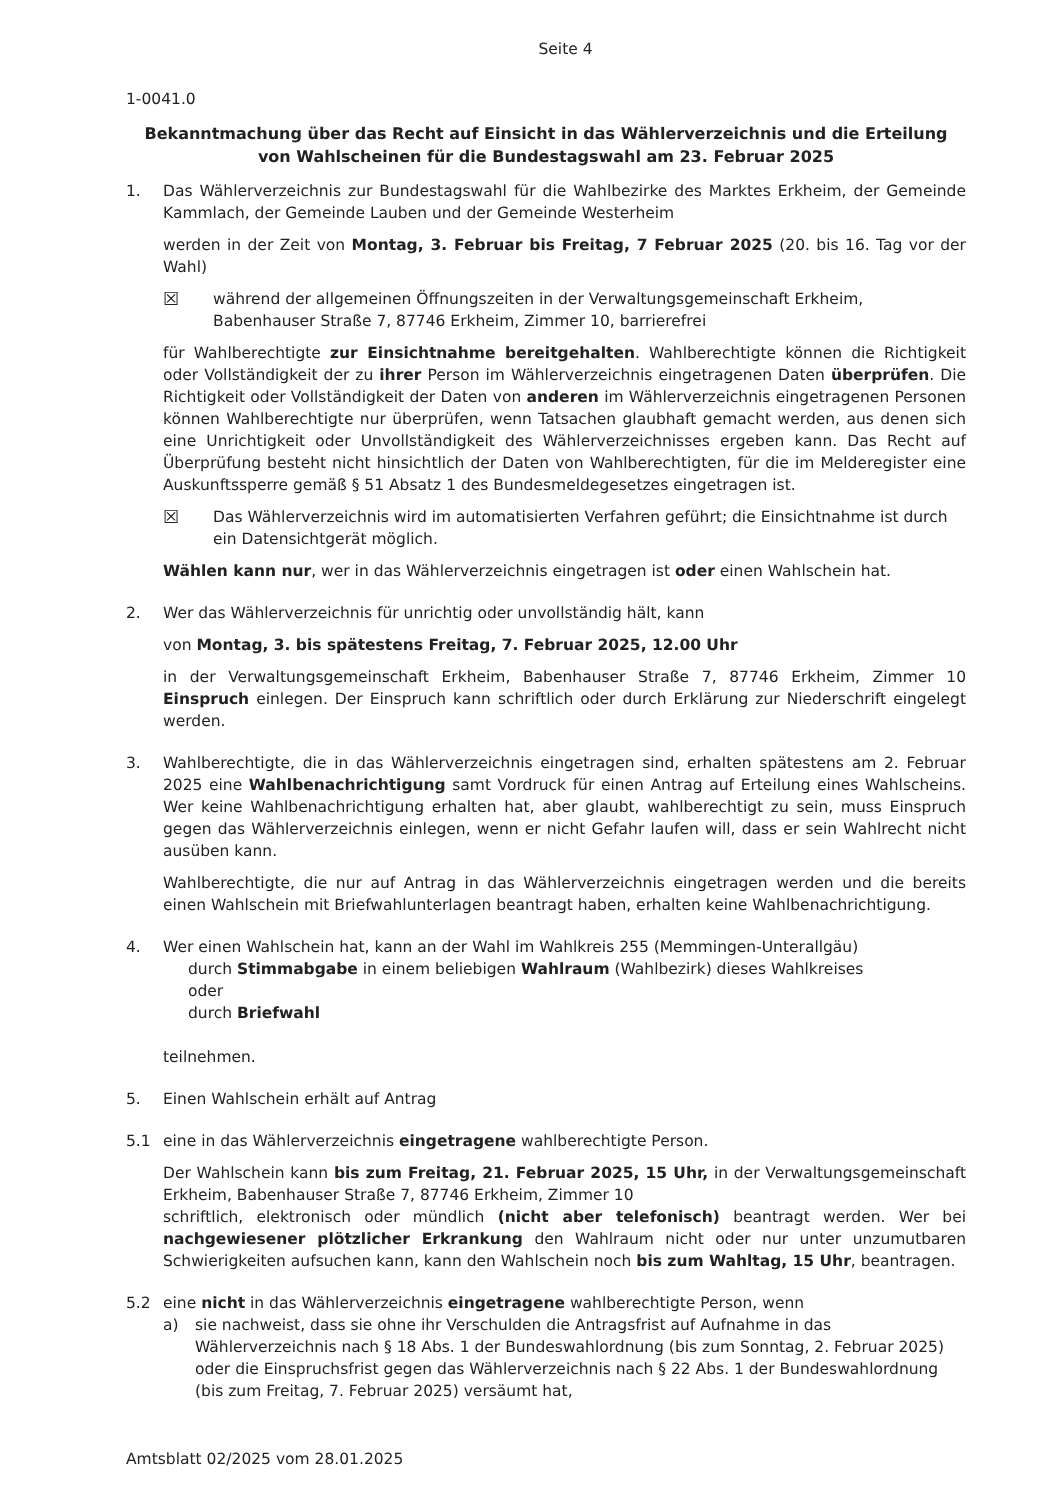Seite 4
1-0041.0
Bekanntmachung über das Recht auf Einsicht in das Wählerverzeichnis und die Erteilung von Wahlscheinen für die Bundestagswahl am 23. Februar 2025
1. Das Wählerverzeichnis zur Bundestagswahl für die Wahlbezirke des Marktes Erkheim, der Gemeinde Kammlach, der Gemeinde Lauben und der Gemeinde Westerheim
werden in der Zeit von Montag, 3. Februar bis Freitag, 7 Februar 2025 (20. bis 16. Tag vor der Wahl)
☒ während der allgemeinen Öffnungszeiten in der Verwaltungsgemeinschaft Erkheim, Babenhauser Straße 7, 87746 Erkheim, Zimmer 10, barrierefrei
für Wahlberechtigte zur Einsichtnahme bereitgehalten. Wahlberechtigte können die Richtigkeit oder Vollständigkeit der zu ihrer Person im Wählerverzeichnis eingetragenen Daten überprüfen. Die Richtigkeit oder Vollständigkeit der Daten von anderen im Wählerverzeichnis eingetragenen Personen können Wahlberechtigte nur überprüfen, wenn Tatsachen glaubhaft gemacht werden, aus denen sich eine Unrichtigkeit oder Unvollständigkeit des Wählerverzeichnisses ergeben kann. Das Recht auf Überprüfung besteht nicht hinsichtlich der Daten von Wahlberechtigten, für die im Melderegister eine Auskunftssperre gemäß § 51 Absatz 1 des Bundesmeldegesetzes eingetragen ist.
☒ Das Wählerverzeichnis wird im automatisierten Verfahren geführt; die Einsichtnahme ist durch ein Datensichtgerät möglich.
Wählen kann nur, wer in das Wählerverzeichnis eingetragen ist oder einen Wahlschein hat.
2. Wer das Wählerverzeichnis für unrichtig oder unvollständig hält, kann
von Montag, 3. bis spätestens Freitag, 7. Februar 2025, 12.00 Uhr
in der Verwaltungsgemeinschaft Erkheim, Babenhauser Straße 7, 87746 Erkheim, Zimmer 10 Einspruch einlegen. Der Einspruch kann schriftlich oder durch Erklärung zur Niederschrift eingelegt werden.
3. Wahlberechtigte, die in das Wählerverzeichnis eingetragen sind, erhalten spätestens am 2. Februar 2025 eine Wahlbenachrichtigung samt Vordruck für einen Antrag auf Erteilung eines Wahlscheins. Wer keine Wahlbenachrichtigung erhalten hat, aber glaubt, wahlberechtigt zu sein, muss Einspruch gegen das Wählerverzeichnis einlegen, wenn er nicht Gefahr laufen will, dass er sein Wahlrecht nicht ausüben kann.
Wahlberechtigte, die nur auf Antrag in das Wählerverzeichnis eingetragen werden und die bereits einen Wahlschein mit Briefwahlunterlagen beantragt haben, erhalten keine Wahlbenachrichtigung.
4. Wer einen Wahlschein hat, kann an der Wahl im Wahlkreis 255 (Memmingen-Unterallgäu)
durch Stimmabgabe in einem beliebigen Wahlraum (Wahlbezirk) dieses Wahlkreises
oder
durch Briefwahl
teilnehmen.
5. Einen Wahlschein erhält auf Antrag
5.1 eine in das Wählerverzeichnis eingetragene wahlberechtigte Person.
Der Wahlschein kann bis zum Freitag, 21. Februar 2025, 15 Uhr, in der Verwaltungsgemeinschaft Erkheim, Babenhauser Straße 7, 87746 Erkheim, Zimmer 10
schriftlich, elektronisch oder mündlich (nicht aber telefonisch) beantragt werden. Wer bei nachgewiesener plötzlicher Erkrankung den Wahlraum nicht oder nur unter unzumutbaren Schwierigkeiten aufsuchen kann, kann den Wahlschein noch bis zum Wahltag, 15 Uhr, beantragen.
5.2 eine nicht in das Wählerverzeichnis eingetragene wahlberechtigte Person, wenn
a) sie nachweist, dass sie ohne ihr Verschulden die Antragsfrist auf Aufnahme in das Wählerverzeichnis nach § 18 Abs. 1 der Bundeswahlordnung (bis zum Sonntag, 2. Februar 2025) oder die Einspruchsfrist gegen das Wählerverzeichnis nach § 22 Abs. 1 der Bundeswahlordnung (bis zum Freitag, 7. Februar 2025) versäumt hat,
Amtsblatt 02/2025 vom 28.01.2025